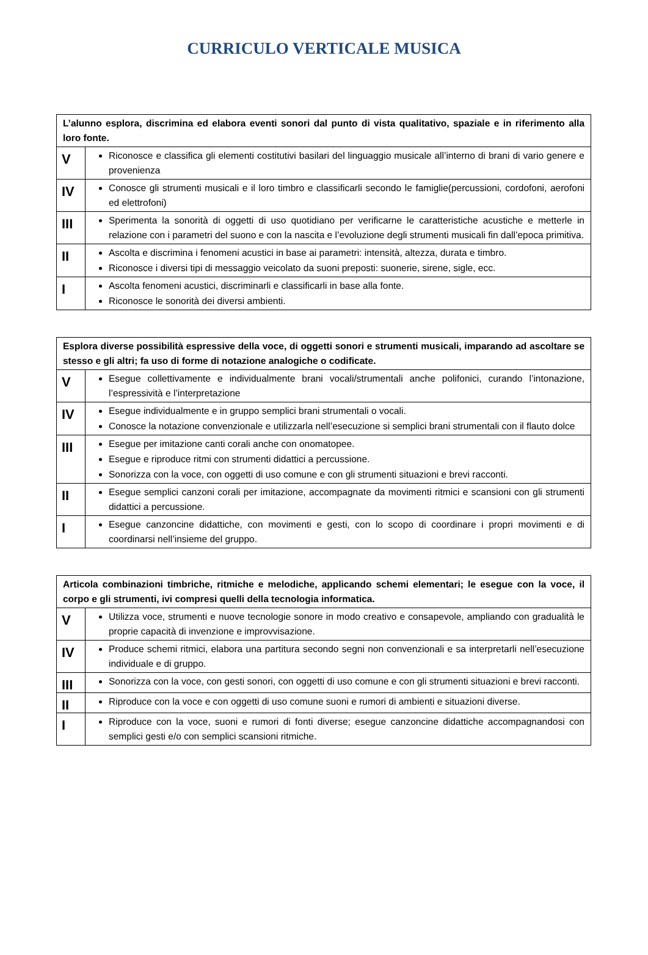CURRICULO VERTICALE MUSICA
| L’alunno esplora, discrimina ed elabora eventi sonori dal punto di vista qualitativo, spaziale e in riferimento alla loro fonte. | |
| V | Riconosce e classifica gli elementi costitutivi basilari del linguaggio musicale all’interno di brani di vario genere e provenienza |
| IV | Conosce gli strumenti musicali e il loro timbro e classificarli secondo le famiglie(percussioni, cordofoni, aerofoni ed elettrofoni) |
| III | Sperimenta la sonorità di oggetti di uso quotidiano per verificarne le caratteristiche acustiche e metterle in relazione con i parametri del suono e con la nascita e l’evoluzione degli strumenti musicali fin dall’epoca primitiva. |
| II | Ascolta e discrimina i fenomeni acustici in base ai parametri: intensità, altezza, durata e timbro. Riconosce i diversi tipi di messaggio veicolato da suoni preposti: suonerie, sirene, sigle, ecc. |
| I | Ascolta fenomeni acustici, discriminarli e classificarli in base alla fonte. Riconosce le sonorità dei diversi ambienti. |
| Esplora diverse possibilità espressive della voce, di oggetti sonori e strumenti musicali, imparando ad ascoltare se stesso e gli altri; fa uso di forme di notazione analogiche o codificate. | |
| V | Esegue collettivamente e individualmente brani vocali/strumentali anche polifonici, curando l’intonazione, l’espressività e l’interpretazione |
| IV | Esegue individualmente e in gruppo semplici brani strumentali o vocali. Conosce la notazione convenzionale e utilizzarla nell’esecuzione si semplici brani strumentali con il flauto dolce |
| III | Esegue per imitazione canti corali anche con onomatopee. Esegue e riproduce ritmi con strumenti didattici a percussione. Sonorizza con la voce, con oggetti di uso comune e con gli strumenti situazioni e brevi racconti. |
| II | Esegue semplici canzoni corali per imitazione, accompagnate da movimenti ritmici e scansioni con gli strumenti didattici a percussione. |
| I | Esegue canzoncine didattiche, con movimenti e gesti, con lo scopo di coordinare i propri movimenti e di coordinarsi nell’insieme del gruppo. |
| Articola combinazioni timbriche, ritmiche e melodiche, applicando schemi elementari; le esegue con la voce, il corpo e gli strumenti, ivi compresi quelli della tecnologia informatica. | |
| V | Utilizza voce, strumenti e nuove tecnologie sonore in modo creativo e consapevole, ampliando con gradualità le proprie capacità di invenzione e improvvisazione. |
| IV | Produce schemi ritmici, elabora una partitura secondo segni non convenzionali e sa interpretarli nell’esecuzione individuale e di gruppo. |
| III | Sonorizza con la voce, con gesti sonori, con oggetti di uso comune e con gli strumenti situazioni e brevi racconti. |
| II | Riproduce con la voce e con oggetti di uso comune suoni e rumori di ambienti e situazioni diverse. |
| I | Riproduce con la voce, suoni e rumori di fonti diverse; esegue canzoncine didattiche accompagnandosi con semplici gesti e/o con semplici scansioni ritmiche. |